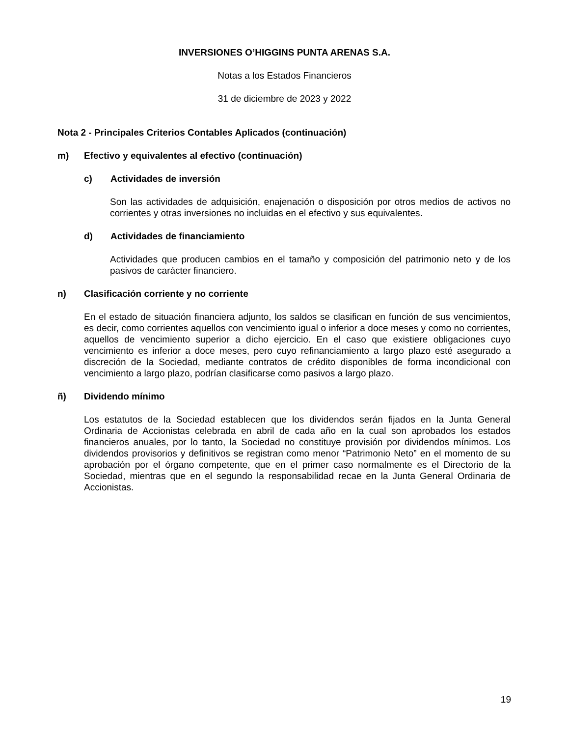INVERSIONES O’HIGGINS PUNTA ARENAS S.A.
Notas a los Estados Financieros
31 de diciembre de 2023 y 2022
Nota 2 - Principales Criterios Contables Aplicados (continuación)
m) Efectivo y equivalentes al efectivo (continuación)
c) Actividades de inversión
Son las actividades de adquisición, enajenación o disposición por otros medios de activos no corrientes y otras inversiones no incluidas en el efectivo y sus equivalentes.
d) Actividades de financiamiento
Actividades que producen cambios en el tamaño y composición del patrimonio neto y de los pasivos de carácter financiero.
n) Clasificación corriente y no corriente
En el estado de situación financiera adjunto, los saldos se clasifican en función de sus vencimientos, es decir, como corrientes aquellos con vencimiento igual o inferior a doce meses y como no corrientes, aquellos de vencimiento superior a dicho ejercicio. En el caso que existiere obligaciones cuyo vencimiento es inferior a doce meses, pero cuyo refinanciamiento a largo plazo esté asegurado a discreción de la Sociedad, mediante contratos de crédito disponibles de forma incondicional con vencimiento a largo plazo, podrían clasificarse como pasivos a largo plazo.
ñ) Dividendo mínimo
Los estatutos de la Sociedad establecen que los dividendos serán fijados en la Junta General Ordinaria de Accionistas celebrada en abril de cada año en la cual son aprobados los estados financieros anuales, por lo tanto, la Sociedad no constituye provisión por dividendos mínimos. Los dividendos provisorios y definitivos se registran como menor “Patrimonio Neto” en el momento de su aprobación por el órgano competente, que en el primer caso normalmente es el Directorio de la Sociedad, mientras que en el segundo la responsabilidad recae en la Junta General Ordinaria de Accionistas.
19